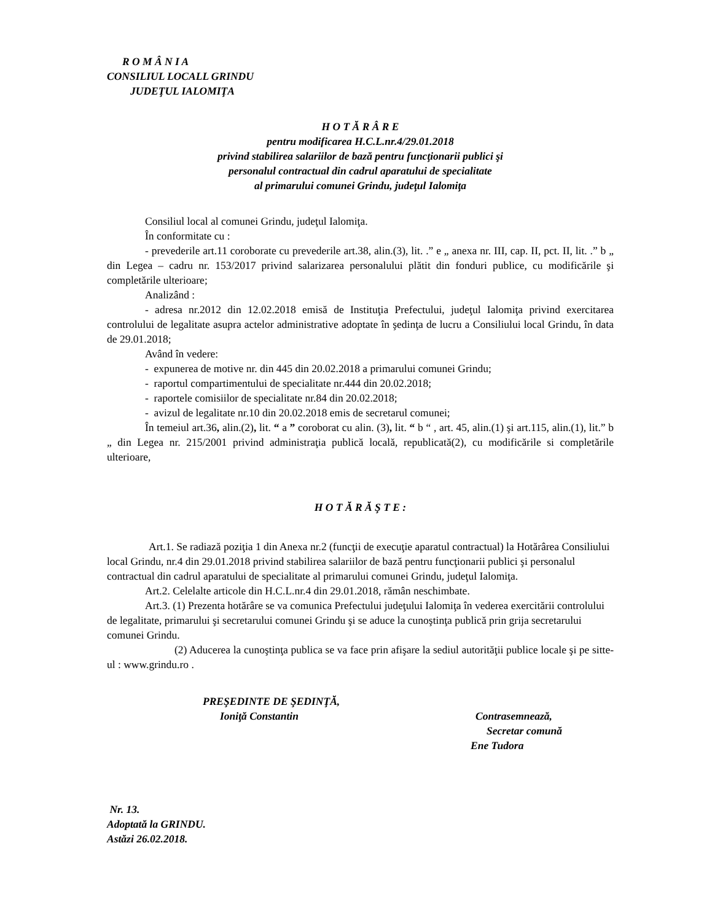R O M Â N I A
CONSILIUL LOCALL GRINDU
JUDEŢUL IALOMIŢA
H O T Ă R Â R E
pentru modificarea H.C.L.nr.4/29.01.2018
privind stabilirea salariilor de bază pentru funcţionarii publici şi
personalul contractual din cadrul aparatului de specialitate
al primarului comunei Grindu, judeţul Ialomiţa
Consiliul local al comunei Grindu, judeţul Ialomiţa.
În conformitate cu :
- prevederile art.11 coroborate cu prevederile art.38, alin.(3), lit. .” e „ anexa nr. III, cap. II, pct. II, lit. .” b „ din Legea – cadru nr. 153/2017 privind salarizarea personalului plătit din fonduri publice, cu modificările şi completările ulterioare;
Analizând :
- adresa nr.2012 din 12.02.2018 emisă de Instituţia Prefectului, judeţul Ialomiţa privind exercitarea controlului de legalitate asupra actelor administrative adoptate în şedinţa de lucru a Consiliului local Grindu, în data de 29.01.2018;
Având în vedere:
- expunerea de motive nr. din 445 din 20.02.2018 a primarului comunei Grindu;
- raportul compartimentului de specialitate nr.444 din 20.02.2018;
- raportele comisiilor de specialitate nr.84 din 20.02.2018;
- avizul de legalitate nr.10 din 20.02.2018 emis de secretarul comunei;
În temeiul art.36, alin.(2), lit. “ a ” coroborat cu alin. (3), lit. “ b “ , art. 45, alin.(1) şi art.115, alin.(1), lit.” b „ din Legea nr. 215/2001 privind administraţia publică locală, republicată(2), cu modificările si completările ulterioare,
H O T Ă R Ă Ş T E :
Art.1. Se radiază poziţia 1 din Anexa nr.2 (funcţii de execuţie aparatul contractual) la Hotărârea Consiliului local Grindu, nr.4 din 29.01.2018 privind stabilirea salariilor de bază pentru funcţionarii publici şi personalul contractual din cadrul aparatului de specialitate al primarului comunei Grindu, judeţul Ialomiţa.
Art.2. Celelalte articole din H.C.L.nr.4 din 29.01.2018, rămân neschimbate.
Art.3. (1) Prezenta hotărâre se va comunica Prefectului judeţului Ialomiţa în vederea exercitării controlului de legalitate, primarului şi secretarului comunei Grindu şi se aduce la cunoştinţa publică prin grija secretarului comunei Grindu.
(2) Aducerea la cunoştinţa publica se va face prin afişare la sediul autorităţii publice locale şi pe sitte-ul : www.grindu.ro .
PREŞEDINTE DE ŞEDINŢĂ,
Ioniţă Constantin
Contrasemnează,
Secretar comună
Ene Tudora
Nr. 13.
Adoptată la GRINDU.
Astăzi 26.02.2018.